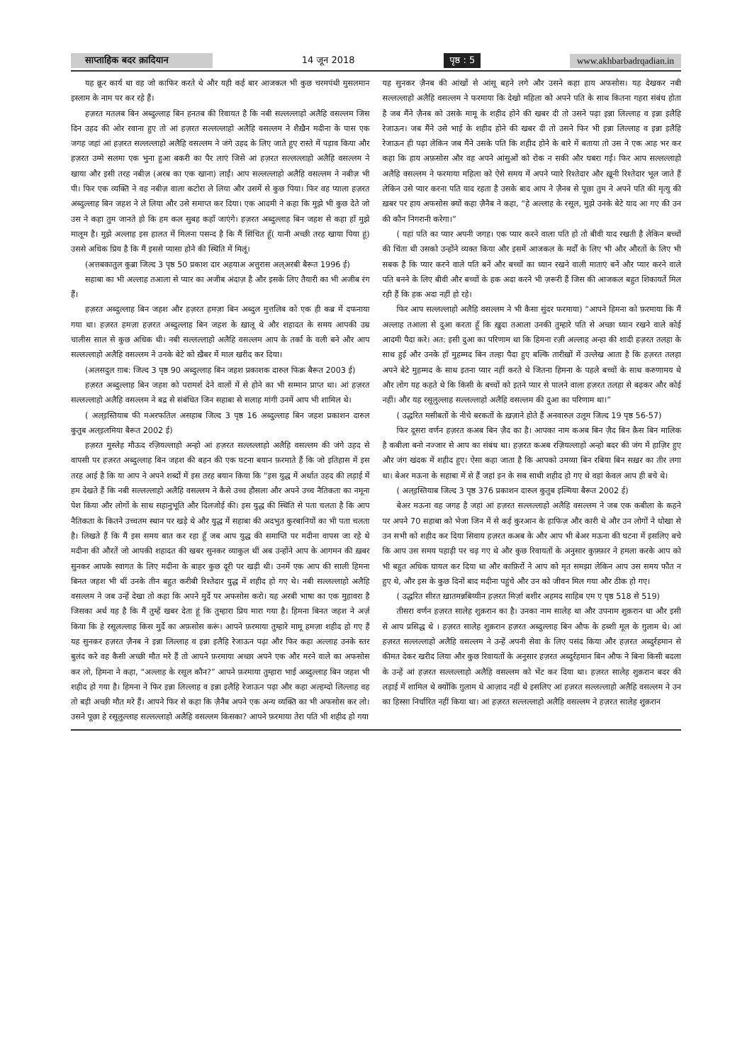साप्ताहिक बदर क़ादियान 14 जून 2018 पृष्ठ : 5 www.akhbarbadrqadian.in
यह क्रूर कार्य था वह जो काफिर करते थे और यही कई बार आजकल भी कुछ चरमपंथी मुसलमान इस्लाम के नाम पर कर रहे हैं।
हज़रत मतलब बिन अब्दुल्लाह बिन हनतब की रिवायत है कि नबी सल्लल्लाहो अलैहि वसल्लम जिस दिन उहद की ओर रवाना हुए तो आं हज़रत सल्लल्लाहो अलैहि वसल्लम ने शैख़ैन मदीना के पास एक जगह जहां आं हज़रत सल्लल्लाहो अलैहि वसल्लम ने जंगे उहद के लिए जाते हुए रास्ते में पड़ाव किया और हज़रत उम्मे सलमा एक भुना हुआ बकरी का पैर लाएं जिसे आं हज़रत सल्लल्लाहो अलैहि वसल्लम ने खाया और इसी तरह नबीज़ (अरब का एक खाना) लाईं। आप सल्लल्लाहो अलैहि वसल्लम ने नबीज़ भी पी। फिर एक व्यक्ति ने वह नबीज़ वाला कटोरा ले लिया और उसमें से कुछ पिया। फिर वह प्याला हज़रत अब्दुल्लाह बिन जहश ने ले लिया और उसे समाप्त कर दिया। एक आदमी ने कहा कि मुझे भी कुछ देते जो उस ने कहा तुम जानते हो कि हम कल सुबह कहाँ जाएंगे। हज़रत अब्दुल्लाह बिन जहश से कहा हाँ मुझे मालूम है। मुझे अल्लाह इस हालत में मिलना पसन्द है कि मैं सिंचित हूँ( यानी अच्छी तरह खाया पिया हूं) उससे अधिक प्रिय है कि मैं इससे प्यासा होने की स्थिति में मिलूं।
(अत्तबकातुल कुब्रा जिल्द 3 पृष्ठ 50 प्रकाश दार अहयाअ अत्तुरास अल्अरबी बैरूत 1996 ई)
सहाबा का भी अल्लाह तआला से प्यार का अजीब अंदाज़ है और इसके लिए तैयारी का भी अजीब रंग हैं।
हज़रत अब्दुल्लाह बिन जहश और हज़रत हमज़ा बिन अब्दुल मुत्तलिब को एक ही कब्र में दफनाया गया था। हज़रत हमज़ा हज़रत अब्दुल्लाह बिन जहश के ख़ालू थे और शहादत के समय आपकी उम्र चालीस साल से कुछ अधिक थी। नबी सल्लल्लाहो अलैहि वसल्लम आप के तर्का के वली बने और आप सल्लल्लाहो अलैहि वसल्लम ने उनके बेटे को ख़ैबर में माल खरीद कर दिया।
(अलसदुल ग़ाब: जिल्द 3 पृष्ठ 90 अब्दुल्लाह बिन जहश प्रकाशक दारुल फिक्र बैरूत 2003 ई)
हज़रत अब्दुल्लाह बिन जहश को परामर्श देने वालों में से होने का भी सम्मान प्राप्त था। आं हज़रत सल्लल्लाहो अलैहि वसल्लम ने बद्र से संबंधित जिन सहाबा से सलाह मांगी उनमें आप भी शामिल थे।
( अल्इस्तियाब फी मअरफतिल असहाब जिल्द 3 पृष्ठ 16 अब्दुल्लाह बिन जहश प्रकाशन दारुल कुतुब अल्इलमिया बैरूत 2002 ई)
हज़रत मुस्लेह मौऊद रज़ियल्लाहो अन्हो आं हज़रत सल्लल्लाहो अलैहि वसल्लम की जंगे उहद से वापसी पर हज़रत अब्दुल्लाह बिन जहश की बहन की एक घटना बयान फ़रमाते हैं कि जो इतिहास में इस तरह आई है कि या आप ने अपने शब्दों में इस तरह बयान किया कि “इस युद्ध में अर्थात उहद की लड़ाई में हम देखते हैं कि नबी सल्लल्लाहो अलैहि वसल्लम ने कैसे उच्च हौसला और अपने उच्च नैतिकता का नमूना पेश किया और लोगों के साथ सहानुभूति और दिलजोई की। इस युद्ध की स्थिति से पता चलता है कि आप नैतिकता के कितने उच्चतम स्थान पर खड़े थे और युद्ध में सहाबा की अदभुत कुरबानियों का भी पता चलता है। लिखते हैं कि मैं इस समय बात कर रहा हूँ जब आप युद्ध की समाप्ति पर मदीना वापस जा रहे थे मदीना की औरतें जो आपकी शहादत की खबर सुनकर व्याकुल थीं अब उन्होंने आप के आगमन की ख़बर सुनकर आपके स्वागत के लिए मदीना के बाहर कुछ दूरी पर खड़ी थी। उनमें एक आप की साली हिमना बिनत जहश भी थीं उनके तीन बहुत करीबी रिश्तेदार युद्ध में शहीद हो गए थे। नबी सल्लल्लाहो अलैहि वसल्लम ने जब उन्हें देखा तो कहा कि अपने मुर्दे पर अफसोस करो। यह अरबी भाषा का एक मुहावरा है जिसका अर्थ यह है कि मैं तुम्हें खबर देता हूं कि तुम्हारा प्रिय मारा गया है। हिमना बिनत जहश ने अर्ज़ किया कि हे रसूलल्लाह किस मुर्दे का अफ़सोस करूं। आपने फ़रमाया तुम्हारे मामू हमज़ा शहीद हो गए हैं यह सुनकर हज़रत ज़ैनब ने इन्ना लिल्लाह व इन्ना इलैहि रेजाऊन पढ़ा और फिर कहा अल्लाह उनके स्तर बुलंद करे वह कैसी अच्छी मौत मरे हैं तो आपने फ़रमाया अच्छा अपने एक और मरने वाले का अफसोस कर लो, हिमना ने कहा, “अल्लाह के रसूल कौन?” आपने फ़रमाया तुम्हारा भाई अब्दुल्लाह बिन जहश भी शहीद हो गया है। हिमना ने फिर इन्ना लिल्लाह व इन्ना इलैहि रेजाऊन पढ़ा और कहा अल्हम्दो लिल्लाह वह तो बड़ी अच्छी मौत मरे हैं। आपने फिर से कहा कि ज़ैनैब अपने एक अन्य व्यक्ति का भी अफसोस कर लो। उसने पूछा हे रसूलुल्लाह सल्लल्लाहो अलैहि वसल्लम किसका? आपने फ़रमाया तेरा पति भी शहीद हो गया
यह सुनकर ज़ैनब की आंखों से आंसू बहने लगे और उसने कहा हाय अफसोस। यह देखकर नबी सल्लल्लाहो अलैहि वसल्लम ने फरमाया कि देखो महिला को अपने पति के साथ कितना गहरा संबंध होता है जब मैंने ज़ैनब को उसके मामू के शहीद होने की खबर दी तो उसने पढ़ा इन्ना लिल्लाह व इन्ना इलैहि रेजाऊन। जब मैंने उसे भाई के शहीद होने की खबर दी तो उसने फिर भी इन्ना लिल्लाह व इन्ना इलैहि रेजाऊन ही पढ़ा लेकिन जब मैंने उसके पति कि शहीद होने के बारे में बताया तो उस ने एक आह भर कर कहा कि हाय अफ़सोस और वह अपने आंसुओं को रोक न सकी और घबरा गई। फिर आप सल्लल्लाहो अलैहि वसल्लम ने फरमाया महिला को ऐसे समय में अपने प्यारे रिश्तेदार और ख़ूनी रिश्तेदार भूल जाते हैं लेकिन उसे प्यार करना पति याद रहता है उसके बाद आप ने ज़ैनब से पूछा तुम ने अपने पति की मृत्यु की ख़बर पर हाय अफसोस क्यों कहा ज़ैनैब ने कहा, “हे अल्लाह के रसूल, मुझे उनके बेटे याद आ गए की उन की कौन निगरानी करेगा।”
( यहां पति का प्यार अपनी जगह। एक प्यार करने वाला पति हो तो बीवी याद रखती है लेकिन बच्चों की चिंता थी उसको उन्होंने व्यक्त किया और इसमें आजकल के मर्दों के लिए भी और औरतों के लिए भी सबक है कि प्यार करने वाले पति बनें और बच्चों का ध्यान रखने वाली माताएं बनें और प्यार करने वाले पति बनने के लिए बीवी और बच्चों के हक अदा करने भी ज़रूरी हैं जिस की आजकल बहुत शिकायतें मिल रही हैं कि हक अदा नहीं हो रहे।
फिर आप सल्लल्लाहो अलैहि वसल्लम ने भी कैसा सुंदर फरमाया) “आपने हिमना को फ़रमाया कि मैं अल्लाह तआला से दुआ करता हूँ कि ख़ुदा तआला उनकी तुम्हारे पति से अच्छा ध्यान रखने वाले कोई आदमी पैदा करे। अत: इसी दुआ का परिणाम था कि हिमना रज़ी अल्लाह अन्हा की शादी हज़रत तलहा के साथ हुई और उनके हाँ मुहम्मद बिन तल्हा पैदा हुए बल्कि तारीख़ों में उल्लेख आता है कि हज़रत तलहा अपने बेटे मुहम्मद के साथ इतना प्यार नहीं करते थे जितना हिमना के पहले बच्चों के साथ करुणामय थे और लोग यह कहते थे कि किसी के बच्चों को इतने प्यार से पालने वाला हज़रत तलहा से बढ़कर और कोई नहीं। और यह रसूलुल्लाह सल्लल्लाहो अलैहि वसल्लम की दुआ का परिणाम था।”
( उद्धरित मसीबतों के नीचे बरकतों के ख़ज़ाने होते हैं अनवारुल उलूम जिल्द 19 पृष्ठ 56-57)
फिर दूसरा वर्णन हज़रत कअब बिन ज़ैद का है। आपका नाम कअब बिन ज़ैद बिन क़ैस बिन मालिक है कबीला बनो नज्जार से आप का संबंध था। हज़रत कअब रज़ियल्लाहो अन्हो बदर की जंग में हाज़िर हुए और जंग खंदक में शहीद हुए। ऐसा कहा जाता है कि आपको उमय्या बिन रबिया बिन सख़र का तीर लगा था। बेअर मऊना के सहाबा में से हैं जहां इन के सब साथी शहीद हो गए थे वहां केवल आप ही बचे थे।
( अल्इस्तियाब जिल्द 3 पृष्ठ 376 प्रकाशन दारुल कुतुब इल्मिया बैरूत 2002 ई)
बेअर मऊना वह जगह है जहां आं हज़रत सल्लल्लाहो अलैहि वसल्लम ने जब एक कबीला के कहने पर अपने 70 सहाबा को भेजा जिन में से कई कुरआन के हाफिज़ और कारी थे और उन लोगों ने धोखा से उन सभी को शहीद कर दिया सिवाय हज़रत कअब के और आप भी बेअर मऊना की घटना में इसलिए बचे कि आप उस समय पहाड़ी पर चढ़ गए थे और कुछ रिवायतों के अनुसार कुफ़्फ़ार ने हमला करके आप को भी बहुत अधिक घायल कर दिया था और काफ़िरों ने आप को मृत समझा लेकिन आप उस समय फौत न हुए थे, और इस के कुछ दिनों बाद मदीना पहुंचे और उन को जीवन मिल गया और ठीक हो गए।
( उद्धरित सीरत ख़ातमन्नबिय्यीन हज़रत मिर्ज़ा बशीर अहमद साहिब एम ए पृष्ठ 518 से 519)
तीसरा वर्णन हज़रत सालेह शुक़रान का है। उनका नाम सालेह था और उपनाम शुक़रान था और इसी से आप प्रसिद्ध थे । हज़रत सालेह शुक़रान हज़रत अब्दुल्लाह बिन औफ के हब्शी मूल के ग़ुलाम थे। आं हज़रत सल्लल्लाहो अलैहि वसल्लम ने उन्हें अपनी सेवा के लिए पसंद किया और हज़रत अब्दुर्रहमान से कीमत देकर खरीद लिया और कुछ रिवायतों के अनुसार हज़रत अब्दुर्रहमान बिन औफ ने बिना किसी बदला के उन्हें आं हज़रत सल्लल्लाहो अलैहि वसल्लम को भेंट कर दिया था। हज़रत सालेह शुक़रान बदर की लड़ाई में शामिल थे क्योंकि ग़ुलाम थे आज़ाद नहीं थे इसलिए आं हज़रत सल्लल्लाहो अलैहि वसल्लम ने उन का हिस्सा निर्धारित नहीं किया था। आं हज़रत सल्लल्लाहो अलैहि वसल्लम ने हज़रत सालेह शुक़रान